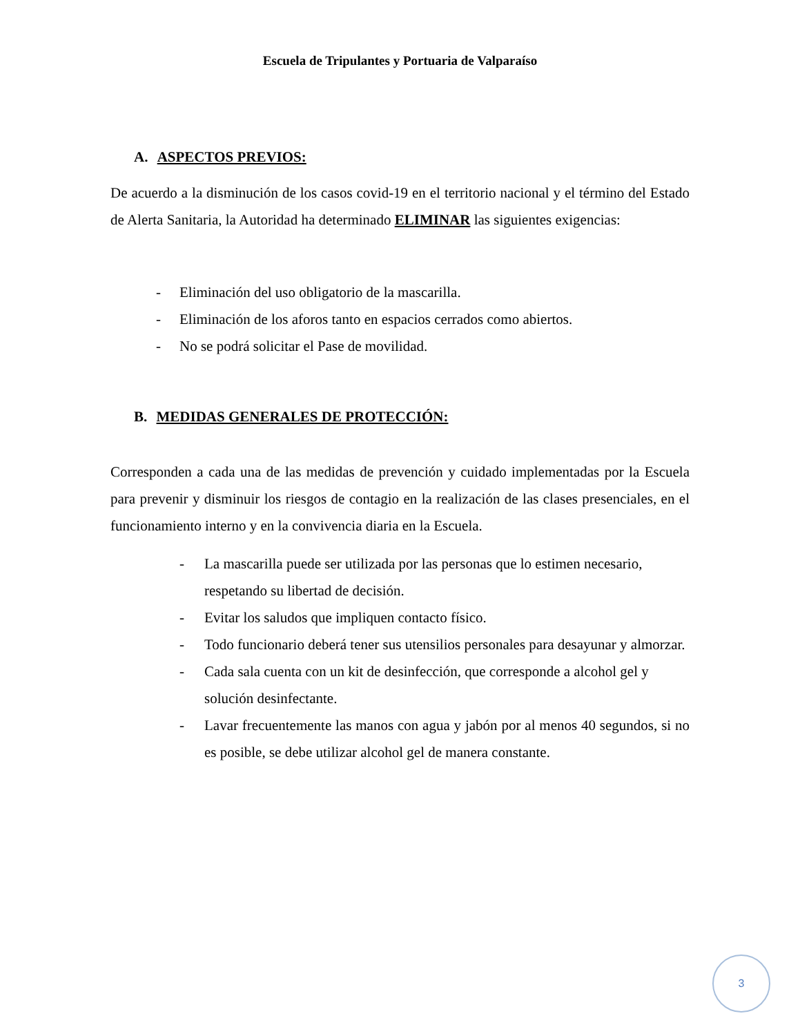Escuela de Tripulantes y Portuaria de Valparaíso
A. ASPECTOS PREVIOS:
De acuerdo a la disminución de los casos covid-19 en el territorio nacional y el término del Estado de Alerta Sanitaria, la Autoridad ha determinado ELIMINAR las siguientes exigencias:
- Eliminación del uso obligatorio de la mascarilla.
- Eliminación de los aforos tanto en espacios cerrados como abiertos.
- No se podrá solicitar el Pase de movilidad.
B. MEDIDAS GENERALES DE PROTECCIÓN:
Corresponden a cada una de las medidas de prevención y cuidado implementadas por la Escuela para prevenir y disminuir los riesgos de contagio en la realización de las clases presenciales, en el funcionamiento interno y en la convivencia diaria en la Escuela.
- La mascarilla puede ser utilizada por las personas que lo estimen necesario, respetando su libertad de decisión.
- Evitar los saludos que impliquen contacto físico.
- Todo funcionario deberá tener sus utensilios personales para desayunar y almorzar.
- Cada sala cuenta con un kit de desinfección, que corresponde a alcohol gel y solución desinfectante.
- Lavar frecuentemente las manos con agua y jabón por al menos 40 segundos, si no es posible, se debe utilizar alcohol gel de manera constante.
3